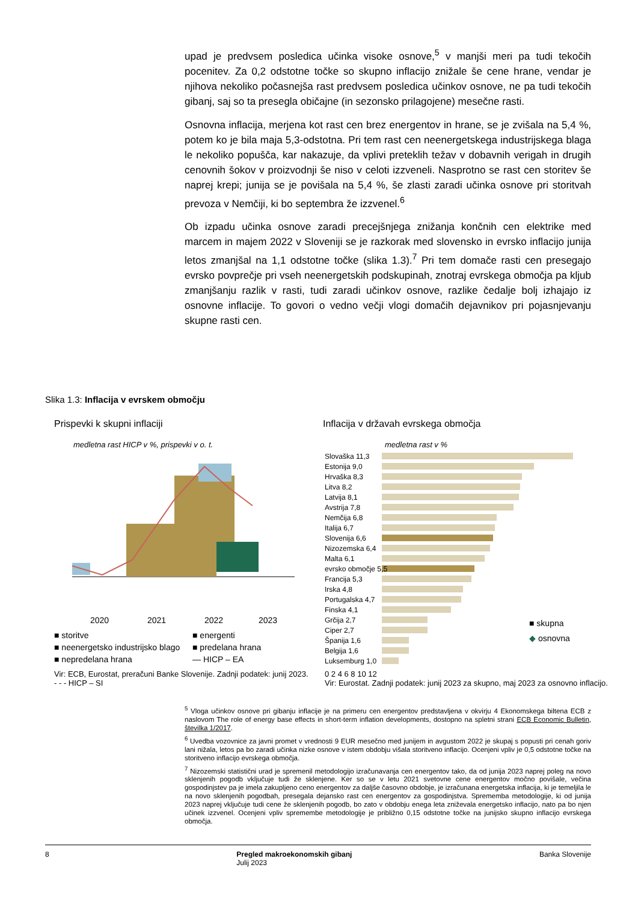upad je predvsem posledica učinka visoke osnove,<sup>5</sup> v manjši meri pa tudi tekočih pocenitev. Za 0,2 odstotne točke so skupno inflacijo znižale še cene hrane, vendar je njihova nekoliko počasnejša rast predvsem posledica učinkov osnove, ne pa tudi tekočih gibanj, saj so ta presegla običajne (in sezonsko prilagojene) mesečne rasti.
Osnovna inflacija, merjena kot rast cen brez energentov in hrane, se je zvišala na 5,4 %, potem ko je bila maja 5,3-odstotna. Pri tem rast cen neenergetskega industrijskega blaga le nekoliko popušča, kar nakazuje, da vplivi preteklih težav v dobavnih verigah in drugih cenovnih šokov v proizvodnji še niso v celoti izzveneli. Nasprotno se rast cen storitev še naprej krepi; junija se je povišala na 5,4 %, še zlasti zaradi učinka osnove pri storitvah prevoza v Nemčiji, ki bo septembra že izzvenel.<sup>6</sup>
Ob izpadu učinka osnove zaradi precejšnjega znižanja končnih cen elektrike med marcem in majem 2022 v Sloveniji se je razkorak med slovensko in evrsko inflacijo junija letos zmanjšal na 1,1 odstotne točke (slika 1.3).<sup>7</sup> Pri tem domače rasti cen presegajo evrsko povprečje pri vseh neenergetskih podskupinah, znotraj evrskega območja pa kljub zmanjšanju razlik v rasti, tudi zaradi učinkov osnove, razlike čedalje bolj izhajajo iz osnovne inflacije. To govori o vedno večji vlogi domačih dejavnikov pri pojasnjevanju skupne rasti cen.
Slika 1.3: Inflacija v evrskem območju
Prispevki k skupni inflaciji
Inflacija v državah evrskega območja
medletna rast HICP v %, prispevki v o. t.
2020
2021
2022
2023
■ storitve
■ energenti
■ neenergetsko industrijsko blago
■ predelana hrana
■ nepredelana hrana
— HICP – EA
Vir: ECB, Eurostat, preračuni Banke Slovenije. Zadnji podatek: junij 2023.
- - - HICP – SI
medletna rast v %
Slovaška 11,3
Estonija 9,0
Hrvaška 8,3
Litva 8,2
Latvija 8,1
Avstrija 7,8
Nemčija 6,8
Italija 6,7
Slovenija 6,6
Nizozemska 6,4
Malta 6,1
evrsko območje 5,5
Francija 5,3
Irska 4,8
Portugalska 4,7
Finska 4,1
Grčija 2,7
Ciper 2,7
Španija 1,6
Belgija 1,6
Luksemburg 1,0
■ skupna
◆ osnovna
0 2 4 6 8 10 12
Vir: Eurostat. Zadnji podatek: junij 2023 za skupno, maj 2023 za osnovno inflacijo.
<sup>5</sup> Vloga učinkov osnove pri gibanju inflacije je na primeru cen energentov predstavljena v okvirju 4 Ekonomskega biltena ECB z naslovom The role of energy base effects in short-term inflation developments, dostopno na spletni strani ECB Economic Bulletin, številka 1/2017.
<sup>6</sup> Uvedba vozovnice za javni promet v vrednosti 9 EUR mesečno med junijem in avgustom 2022 je skupaj s popusti pri cenah goriv lani nižala, letos pa bo zaradi učinka nizke osnove v istem obdobju višala storitveno inflacijo. Ocenjeni vpliv je 0,5 odstotne točke na storitveno inflacijo evrskega območja.
<sup>7</sup> Nizozemski statistični urad je spremenil metodologijo izračunavanja cen energentov tako, da od junija 2023 naprej poleg na novo sklenjenih pogodb vključuje tudi že sklenjene. Ker so se v letu 2021 svetovne cene energentov močno povišale, večina gospodinjstev pa je imela zakupljeno ceno energentov za daljše časovno obdobje, je izračunana energetska inflacija, ki je temeljila le na novo sklenjenih pogodbah, presegala dejansko rast cen energentov za gospodinjstva. Sprememba metodologije, ki od junija 2023 naprej vključuje tudi cene že sklenjenih pogodb, bo zato v obdobju enega leta zniževala energetsko inflacijo, nato pa bo njen učinek izzvenel. Ocenjeni vpliv spremembe metodologije je približno 0,15 odstotne točke na junijsko skupno inflacijo evrskega območja.
8 Pregled makroekonomskih gibanj
Julij 2023 Banka Slovenije